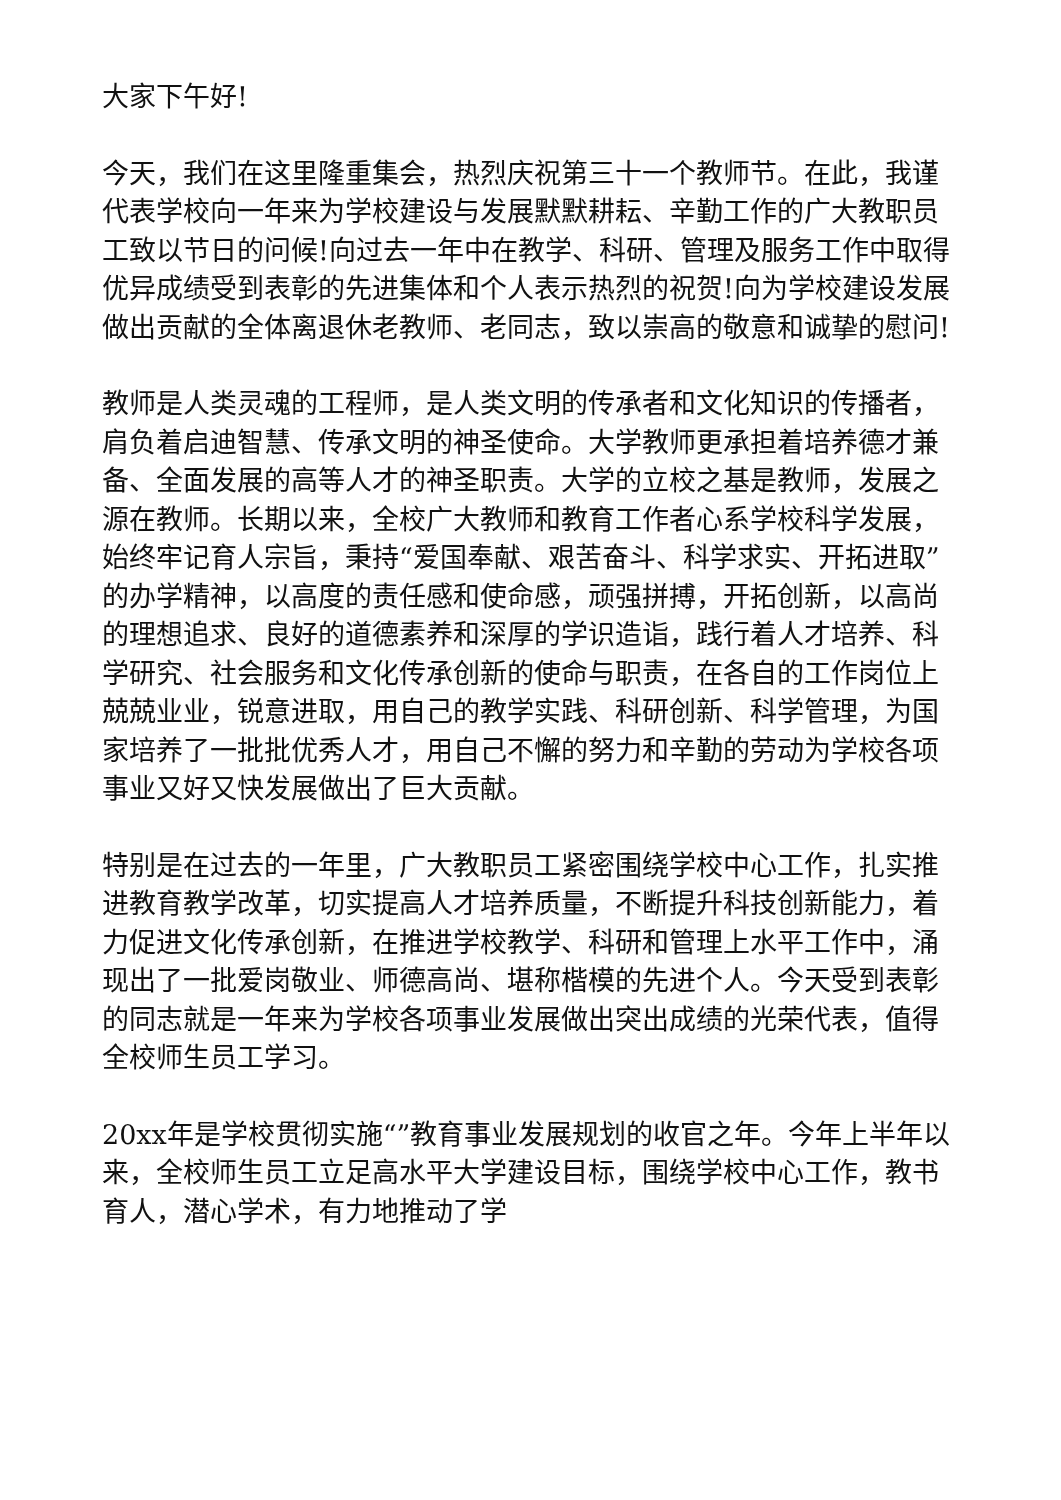大家下午好!
今天，我们在这里隆重集会，热烈庆祝第三十一个教师节。在此，我谨代表学校向一年来为学校建设与发展默默耕耘、辛勤工作的广大教职员工致以节日的问候!向过去一年中在教学、科研、管理及服务工作中取得优异成绩受到表彰的先进集体和个人表示热烈的祝贺!向为学校建设发展做出贡献的全体离退休老教师、老同志，致以崇高的敬意和诚挚的慰问!
教师是人类灵魂的工程师，是人类文明的传承者和文化知识的传播者，肩负着启迪智慧、传承文明的神圣使命。大学教师更承担着培养德才兼备、全面发展的高等人才的神圣职责。大学的立校之基是教师，发展之源在教师。长期以来，全校广大教师和教育工作者心系学校科学发展，始终牢记育人宗旨，秉持“爱国奉献、艰苦奋斗、科学求实、开拓进取”的办学精神，以高度的责任感和使命感，顽强拼搏，开拓创新，以高尚的理想追求、良好的道德素养和深厚的学识造诣，践行着人才培养、科学研究、社会服务和文化传承创新的使命与职责，在各自的工作岗位上兢兢业业，锐意进取，用自己的教学实践、科研创新、科学管理，为国家培养了一批批优秀人才，用自己不懈的努力和辛勤的劳动为学校各项事业又好又快发展做出了巨大贡献。
特别是在过去的一年里，广大教职员工紧密围绕学校中心工作，扎实推进教育教学改革，切实提高人才培养质量，不断提升科技创新能力，着力促进文化传承创新，在推进学校教学、科研和管理上水平工作中，涌现出了一批爱岗敬业、师德高尚、堪称楷模的先进个人。今天受到表彰的同志就是一年来为学校各项事业发展做出突出成绩的光荣代表，值得全校师生员工学习。
20xx年是学校贯彻实施“”教育事业发展规划的收官之年。今年上半年以来，全校师生员工立足高水平大学建设目标，围绕学校中心工作，教书育人，潜心学术，有力地推动了学